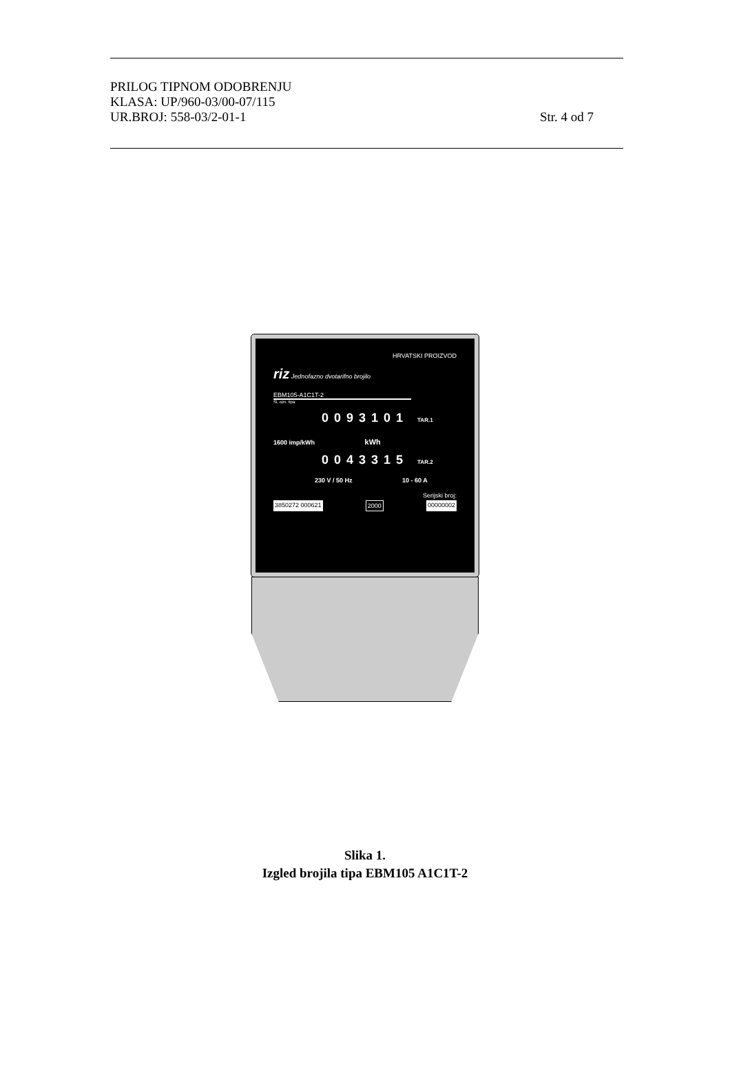PRILOG TIPNOM ODOBRENJU
KLASA: UP/960-03/00-07/115
UR.BROJ: 558-03/2-01-1 Str. 4 od 7
HRVATSKI PROIZVOD
riz Jednofazno dvotarifno brojilo
EBM105-A1C1T-2
Sl. ozn. tipa
0093101 TAR.1
1600 imp/kWh kWh
0043315 TAR.2
230 V / 50 Hz 10 - 60 A
Serijski broj:
3850272 000621 2000 00000002
Slika 1.
Izgled brojila tipa EBM105 A1C1T-2